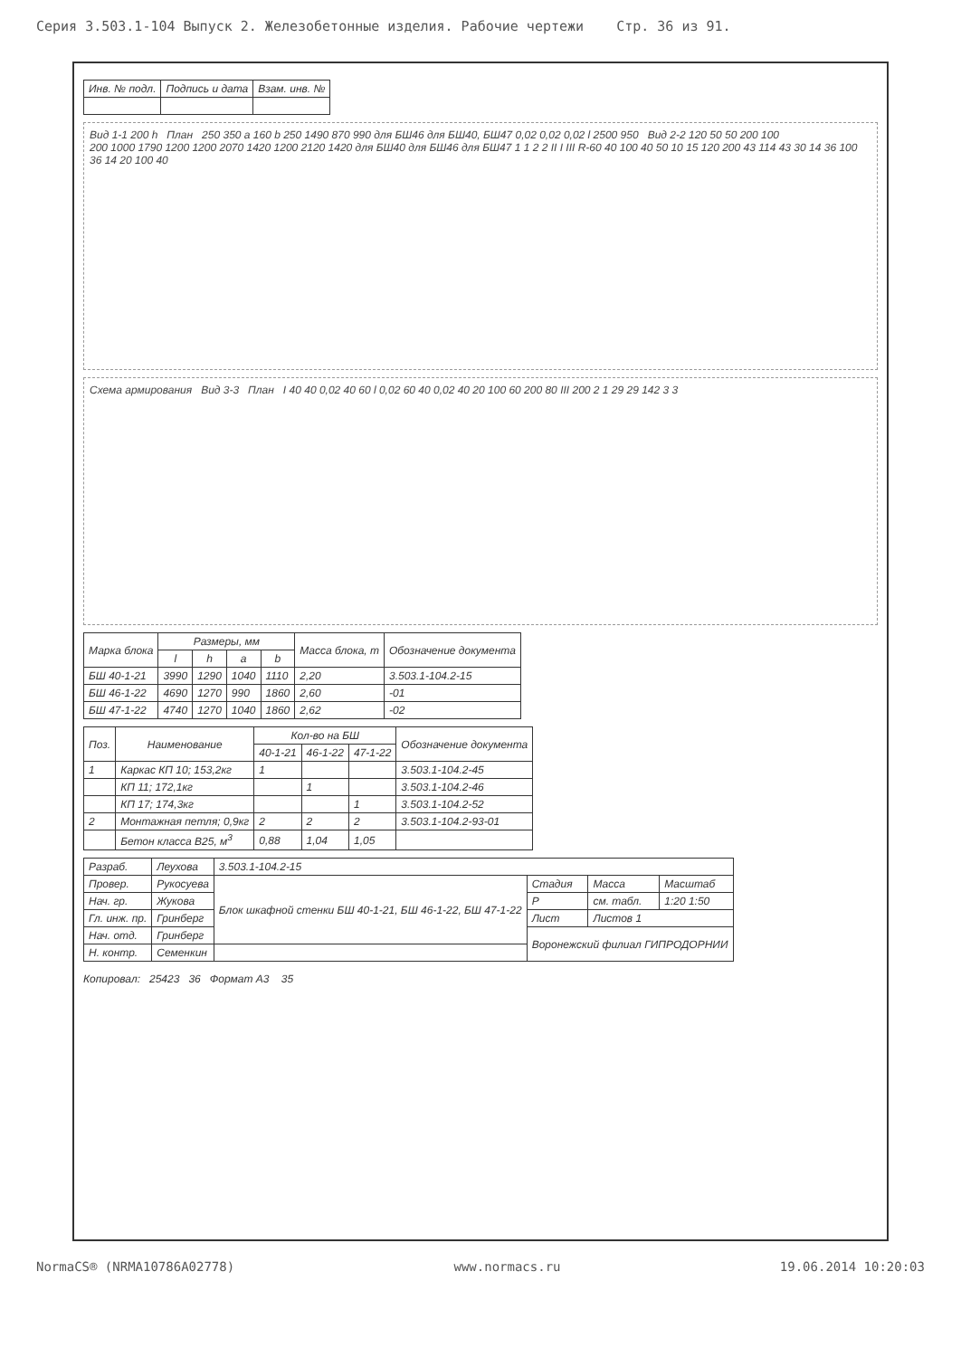Серия 3.503.1-104 Выпуск 2. Железобетонные изделия. Рабочие чертежи Стр. 36 из 91.
| Инв. № подл. | Подпись и дата | Взам. инв. № |
Вид 1-1 200 h План 250 350 a 160 b 250 1490 870 990 для БШ46 для БШ40, БШ47 0,02 0,02 0,02 l 2500 950 Вид 2-2 120 50 50 200 100
200 1000 1790 1200 1200 2070 1420 1200 2120 1420 для БШ40 для БШ46 для БШ47 1 1 2 2 II I III R-60 40 100 40 50 10 15 120 200 43 114 43 30 14 36 100 36 14 20 100 40
Схема армирования Вид 3-3 План I 40 40 0,02 40 60 l 0,02 60 40 0,02 40 20 100 60 200 80 III 200 2 1 29 29 142 3 3
| Марка блока | Размеры, мм | | | | Масса блока, т | Обозначение документа |
| --- | --- | --- | --- | --- | --- | --- |
| | l | h | a | b | | |
| БШ 40-1-21 | 3990 | 1290 | 1040 | 1110 | 2,20 | 3.503.1-104.2-15 |
| БШ 46-1-22 | 4690 | 1270 | 990 | 1860 | 2,60 | -01 |
| БШ 47-1-22 | 4740 | 1270 | 1040 | 1860 | 2,62 | -02 |
| Поз. | Наименование | Кол-во на БШ | | | Обозначение документа |
| --- | --- | --- | --- | --- | --- |
| | | 40-1-21 | 46-1-22 | 47-1-22 | |
| 1 | Каркас КП 10; 153,2кг | 1 | | | 3.503.1-104.2-45 |
| | КП 11; 172,1кг | | 1 | | 3.503.1-104.2-46 |
| | КП 17; 174,3кг | | | 1 | 3.503.1-104.2-52 |
| 2 | Монтажная петля; 0,9кг | 2 | 2 | 2 | 3.503.1-104.2-93-01 |
| | Бетон класса B25, м<sup>3</sup> | 0,88 | 1,04 | 1,05 | |
| Разраб. | Леухова | 3.503.1-104.2-15 | | | |
| Провер. | Рукосуева | Блок шкафной стенки БШ 40-1-21, БШ 46-1-22, БШ 47-1-22 | Стадия | Масса | Масштаб |
| Нач. гр. | Жукова | | Р | см. табл. | 1:20 1:50 |
| Гл. инж. пр. | Гринберг | | Лист | Листов 1 | |
| Нач. отд. | Гринберг | | Воронежский филиал ГИПРОДОРНИИ | | |
| Н. контр. | Семенкин | | | | |
Копировал: 25423 36 Формат A3 35
NormaCS® (NRMA10786A02778) www.normacs.ru 19.06.2014 10:20:03